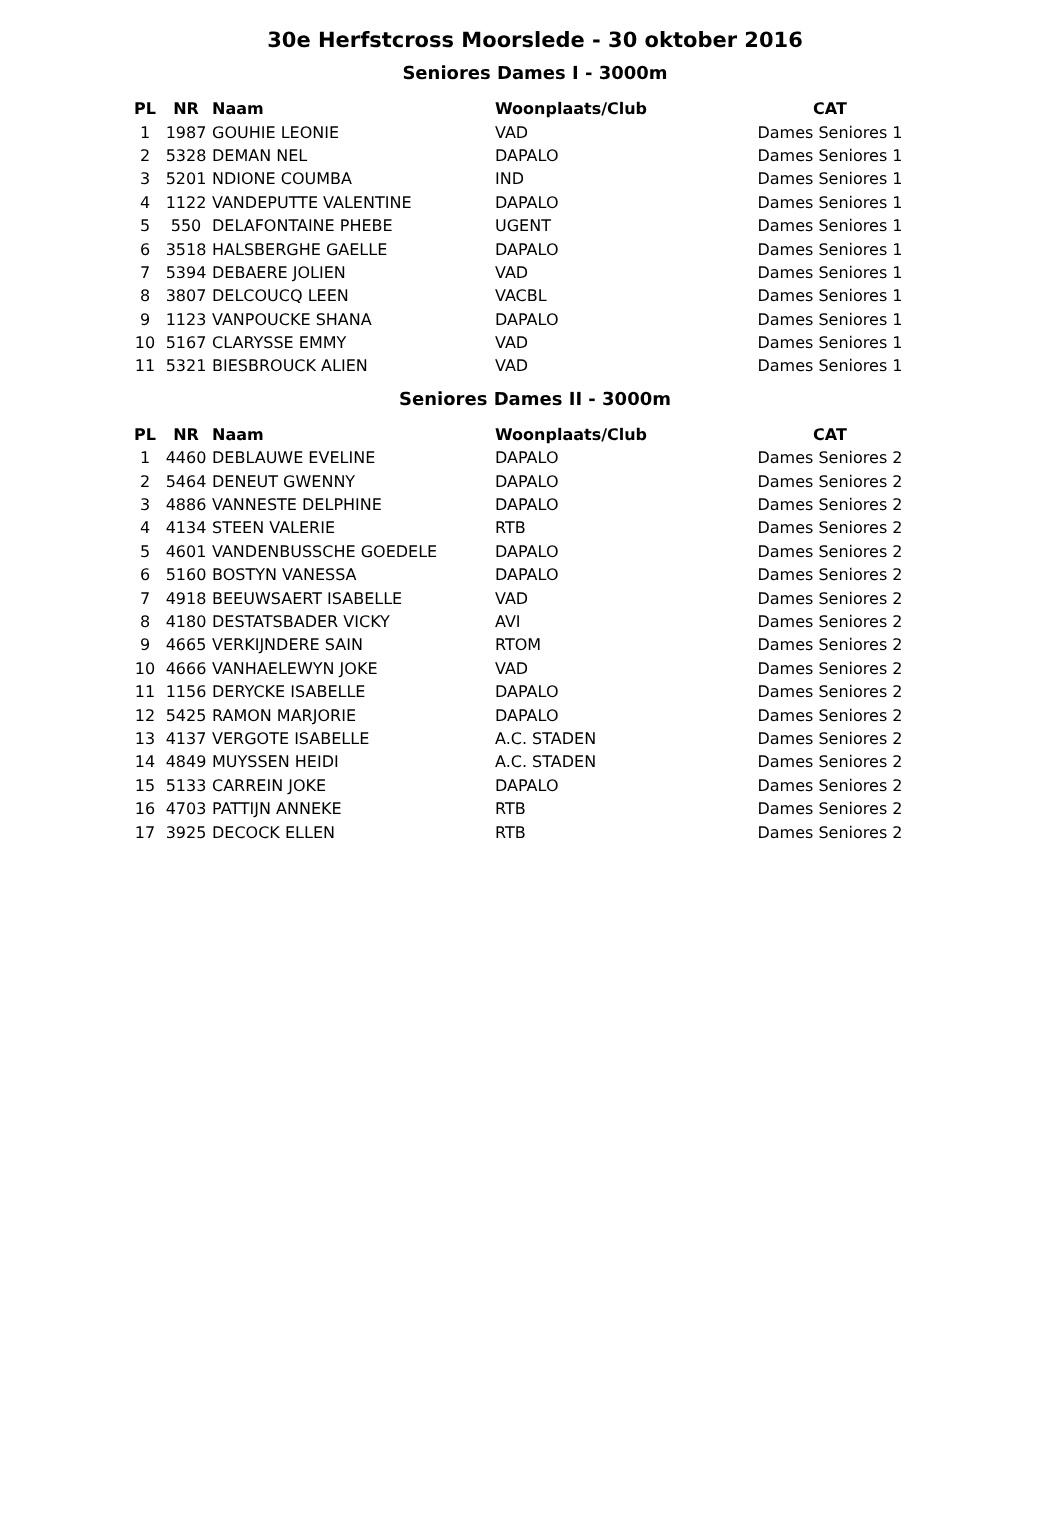30e Herfstcross Moorslede - 30 oktober 2016
Seniores Dames I - 3000m
| PL | NR | Naam | Woonplaats/Club | CAT |
| --- | --- | --- | --- | --- |
| 1 | 1987 | GOUHIE LEONIE | VAD | Dames Seniores 1 |
| 2 | 5328 | DEMAN NEL | DAPALO | Dames Seniores 1 |
| 3 | 5201 | NDIONE COUMBA | IND | Dames Seniores 1 |
| 4 | 1122 | VANDEPUTTE VALENTINE | DAPALO | Dames Seniores 1 |
| 5 | 550 | DELAFONTAINE PHEBE | UGENT | Dames Seniores 1 |
| 6 | 3518 | HALSBERGHE GAELLE | DAPALO | Dames Seniores 1 |
| 7 | 5394 | DEBAERE JOLIEN | VAD | Dames Seniores 1 |
| 8 | 3807 | DELCOUCQ LEEN | VACBL | Dames Seniores 1 |
| 9 | 1123 | VANPOUCKE SHANA | DAPALO | Dames Seniores 1 |
| 10 | 5167 | CLARYSSE EMMY | VAD | Dames Seniores 1 |
| 11 | 5321 | BIESBROUCK ALIEN | VAD | Dames Seniores 1 |
Seniores Dames II - 3000m
| PL | NR | Naam | Woonplaats/Club | CAT |
| --- | --- | --- | --- | --- |
| 1 | 4460 | DEBLAUWE EVELINE | DAPALO | Dames Seniores 2 |
| 2 | 5464 | DENEUT GWENNY | DAPALO | Dames Seniores 2 |
| 3 | 4886 | VANNESTE DELPHINE | DAPALO | Dames Seniores 2 |
| 4 | 4134 | STEEN VALERIE | RTB | Dames Seniores 2 |
| 5 | 4601 | VANDENBUSSCHE GOEDELE | DAPALO | Dames Seniores 2 |
| 6 | 5160 | BOSTYN VANESSA | DAPALO | Dames Seniores 2 |
| 7 | 4918 | BEEUWSAERT ISABELLE | VAD | Dames Seniores 2 |
| 8 | 4180 | DESTATSBADER VICKY | AVI | Dames Seniores 2 |
| 9 | 4665 | VERKIJNDERE SAIN | RTOM | Dames Seniores 2 |
| 10 | 4666 | VANHAELEWYN JOKE | VAD | Dames Seniores 2 |
| 11 | 1156 | DERYCKE ISABELLE | DAPALO | Dames Seniores 2 |
| 12 | 5425 | RAMON MARJORIE | DAPALO | Dames Seniores 2 |
| 13 | 4137 | VERGOTE ISABELLE | A.C. STADEN | Dames Seniores 2 |
| 14 | 4849 | MUYSSEN HEIDI | A.C. STADEN | Dames Seniores 2 |
| 15 | 5133 | CARREIN JOKE | DAPALO | Dames Seniores 2 |
| 16 | 4703 | PATTIJN ANNEKE | RTB | Dames Seniores 2 |
| 17 | 3925 | DECOCK ELLEN | RTB | Dames Seniores 2 |